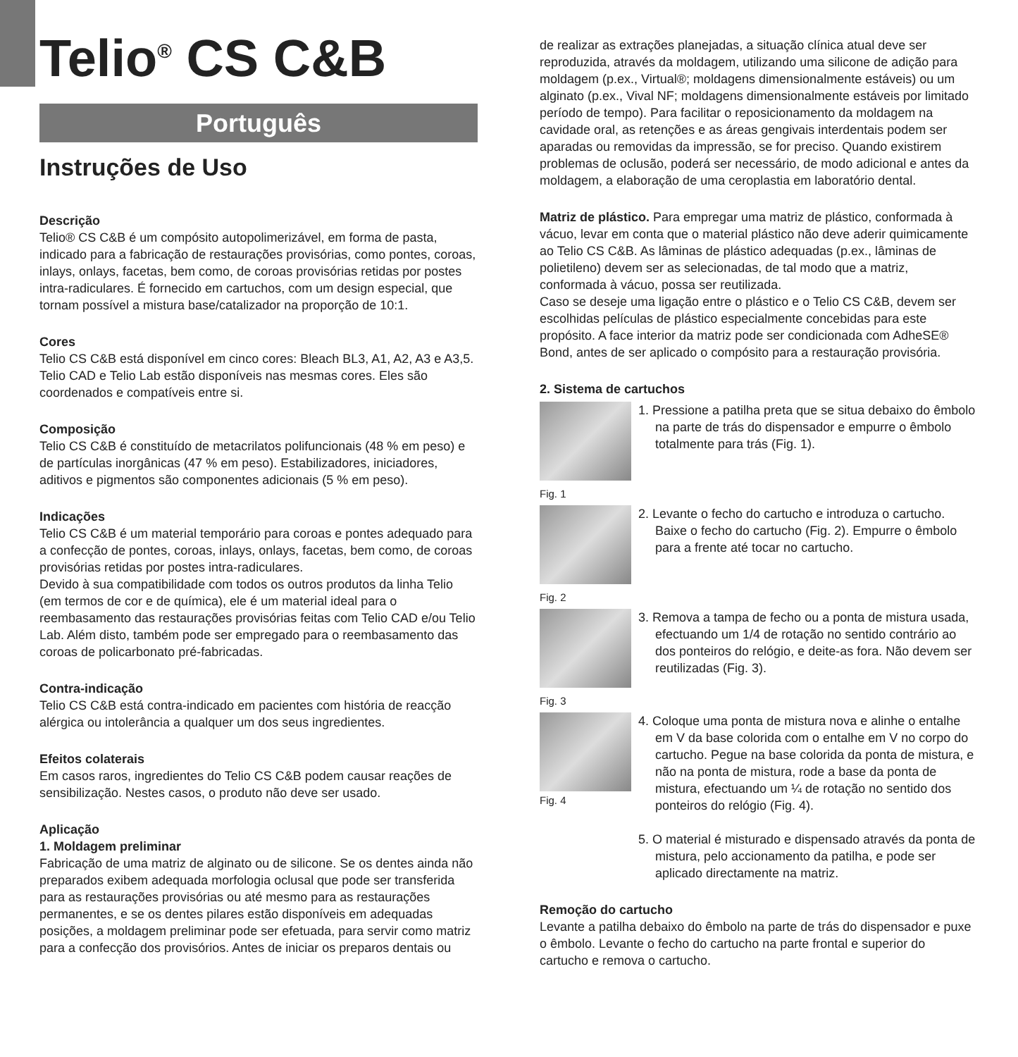Telio<sup>®</sup> CS C&B
Português
Instruções de Uso
Descrição
Telio® CS C&B é um compósito autopolimerizável, em forma de pasta, indicado para a fabricação de restaurações provisórias, como pontes, coroas, inlays, onlays, facetas, bem como, de coroas provisórias retidas por postes intra-radiculares. É fornecido em cartuchos, com um design especial, que tornam possível a mistura base/catalizador na proporção de 10:1.
Cores
Telio CS C&B está disponível em cinco cores: Bleach BL3, A1, A2, A3 e A3,5. Telio CAD e Telio Lab estão disponíveis nas mesmas cores. Eles são coordenados e compatíveis entre si.
Composição
Telio CS C&B é constituído de metacrilatos polifuncionais (48 % em peso) e de partículas inorgânicas (47 % em peso). Estabilizadores, iniciadores, aditivos e pigmentos são componentes adicionais (5 % em peso).
Indicações
Telio CS C&B é um material temporário para coroas e pontes adequado para a confecção de pontes, coroas, inlays, onlays, facetas, bem como, de coroas provisórias retidas por postes intra-radiculares.
Devido à sua compatibilidade com todos os outros produtos da linha Telio (em termos de cor e de química), ele é um material ideal para o reembasamento das restaurações provisórias feitas com Telio CAD e/ou Telio Lab. Além disto, também pode ser empregado para o reembasamento das coroas de policarbonato pré-fabricadas.
Contra-indicação
Telio CS C&B está contra-indicado em pacientes com história de reacção alérgica ou intolerância a qualquer um dos seus ingredientes.
Efeitos colaterais
Em casos raros, ingredientes do Telio CS C&B podem causar reações de sensibilização. Nestes casos, o produto não deve ser usado.
Aplicação
1. Moldagem preliminar
Fabricação de uma matriz de alginato ou de silicone. Se os dentes ainda não preparados exibem adequada morfologia oclusal que pode ser transferida para as restaurações provisórias ou até mesmo para as restaurações permanentes, e se os dentes pilares estão disponíveis em adequadas posições, a moldagem preliminar pode ser efetuada, para servir como matriz para a confecção dos provisórios. Antes de iniciar os preparos dentais ou
de realizar as extrações planejadas, a situação clínica atual deve ser reproduzida, através da moldagem, utilizando uma silicone de adição para moldagem (p.ex., Virtual®; moldagens dimensionalmente estáveis) ou um alginato (p.ex., Vival NF; moldagens dimensionalmente estáveis por limitado período de tempo). Para facilitar o reposicionamento da moldagem na cavidade oral, as retenções e as áreas gengivais interdentais podem ser aparadas ou removidas da impressão, se for preciso. Quando existirem problemas de oclusão, poderá ser necessário, de modo adicional e antes da moldagem, a elaboração de uma ceroplastia em laboratório dental.
Matriz de plástico. Para empregar uma matriz de plástico, conformada à vácuo, levar em conta que o material plástico não deve aderir quimicamente ao Telio CS C&B. As lâminas de plástico adequadas (p.ex., lâminas de polietileno) devem ser as selecionadas, de tal modo que a matriz, conformada à vácuo, possa ser reutilizada.
Caso se deseje uma ligação entre o plástico e o Telio CS C&B, devem ser escolhidas películas de plástico especialmente concebidas para este propósito. A face interior da matriz pode ser condicionada com AdheSE® Bond, antes de ser aplicado o compósito para a restauração provisória.
2. Sistema de cartuchos
1. Pressione a patilha preta que se situa debaixo do êmbolo na parte de trás do dispensador e empurre o êmbolo totalmente para trás (Fig. 1).
Fig. 1
2. Levante o fecho do cartucho e introduza o cartucho. Baixe o fecho do cartucho (Fig. 2). Empurre o êmbolo para a frente até tocar no cartucho.
Fig. 2
3. Remova a tampa de fecho ou a ponta de mistura usada, efectuando um 1/4 de rotação no sentido contrário ao dos ponteiros do relógio, e deite-as fora. Não devem ser reutilizadas (Fig. 3).
Fig. 3
Fig. 4
4. Coloque uma ponta de mistura nova e alinhe o entalhe em V da base colorida com o entalhe em V no corpo do cartucho. Pegue na base colorida da ponta de mistura, e não na ponta de mistura, rode a base da ponta de mistura, efectuando um ¼ de rotação no sentido dos ponteiros do relógio (Fig. 4).
5. O material é misturado e dispensado através da ponta de mistura, pelo accionamento da patilha, e pode ser aplicado directamente na matriz.
Remoção do cartucho
Levante a patilha debaixo do êmbolo na parte de trás do dispensador e puxe o êmbolo. Levante o fecho do cartucho na parte frontal e superior do cartucho e remova o cartucho.